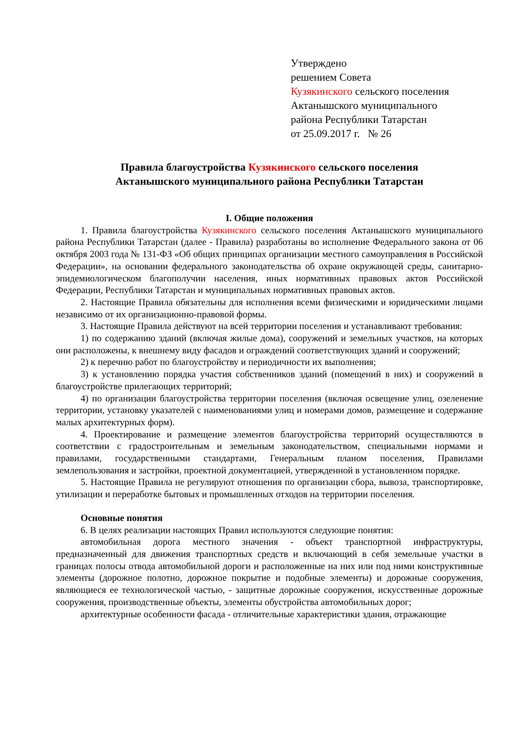Утверждено
решением Совета
Кузякинского сельского поселения
Актанышского муниципального
района Республики Татарстан
от 25.09.2017 г. № 26
Правила благоустройства Кузякинского сельского поселения
Актанышского муниципального района Республики Татарстан
I. Общие положения
1. Правила благоустройства Кузякинского сельского поселения Актанышского муниципального района Республики Татарстан (далее - Правила) разработаны во исполнение Федерального закона от 06 октября 2003 года № 131-ФЗ «Об общих принципах организации местного самоуправления в Российской Федерации», на основании федерального законодательства об охране окружающей среды, санитарно-эпидемиологическом благополучии населения, иных нормативных правовых актов Российской Федерации, Республики Татарстан и муниципальных нормативных правовых актов.
2. Настоящие Правила обязательны для исполнения всеми физическими и юридическими лицами независимо от их организационно-правовой формы.
3. Настоящие Правила действуют на всей территории поселения и устанавливают требования:
1) по содержанию зданий (включая жилые дома), сооружений и земельных участков, на которых они расположены, к внешнему виду фасадов и ограждений соответствующих зданий и сооружений;
2) к перечню работ по благоустройству и периодичности их выполнения;
3) к установлению порядка участия собственников зданий (помещений в них) и сооружений в благоустройстве прилегающих территорий;
4) по организации благоустройства территории поселения (включая освещение улиц, озеленение территории, установку указателей с наименованиями улиц и номерами домов, размещение и содержание малых архитектурных форм).
4. Проектирование и размещение элементов благоустройства территорий осуществляются в соответствии с градостроительным и земельным законодательством, специальными нормами и правилами, государственными стандартами, Генеральным планом поселения, Правилами землепользования и застройки, проектной документацией, утвержденной в установленном порядке.
5. Настоящие Правила не регулируют отношения по организации сбора, вывоза, транспортировке, утилизации и переработке бытовых и промышленных отходов на территории поселения.
Основные понятия
6. В целях реализации настоящих Правил используются следующие понятия:
автомобильная дорога местного значения - объект транспортной инфраструктуры, предназначенный для движения транспортных средств и включающий в себя земельные участки в границах полосы отвода автомобильной дороги и расположенные на них или под ними конструктивные элементы (дорожное полотно, дорожное покрытие и подобные элементы) и дорожные сооружения, являющиеся ее технологической частью, - защитные дорожные сооружения, искусственные дорожные сооружения, производственные объекты, элементы обустройства автомобильных дорог;
архитектурные особенности фасада - отличительные характеристики здания, отражающие